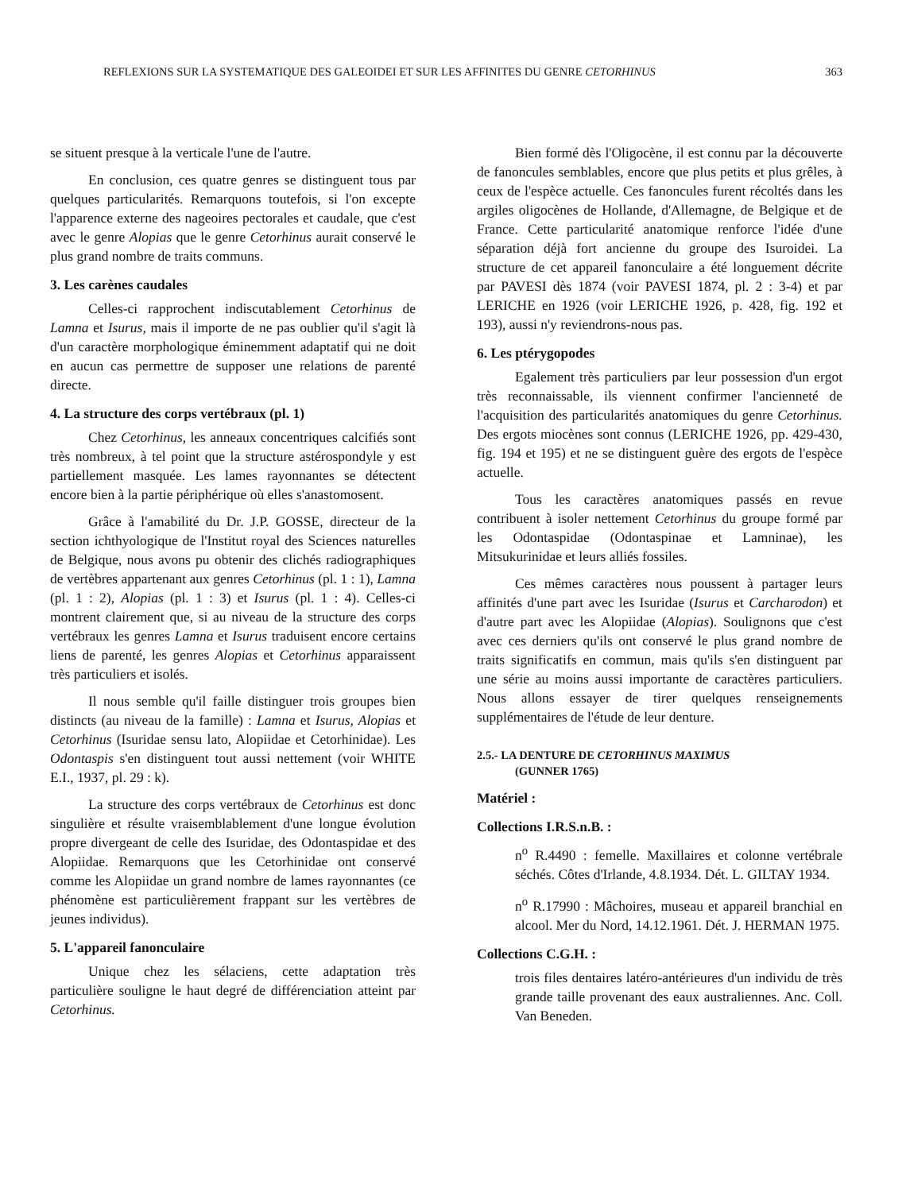REFLEXIONS SUR LA SYSTEMATIQUE DES GALEOIDEI ET SUR LES AFFINITES DU GENRE CETORHINUS 363
se situent presque à la verticale l'une de l'autre.
En conclusion, ces quatre genres se distinguent tous par quelques particularités. Remarquons toutefois, si l'on excepte l'apparence externe des nageoires pectorales et caudale, que c'est avec le genre Alopias que le genre Cetorhinus aurait conservé le plus grand nombre de traits communs.
3. Les carènes caudales
Celles-ci rapprochent indiscutablement Cetorhinus de Lamna et Isurus, mais il importe de ne pas oublier qu'il s'agit là d'un caractère morphologique éminemment adaptatif qui ne doit en aucun cas permettre de supposer une relations de parenté directe.
4. La structure des corps vertébraux (pl. 1)
Chez Cetorhinus, les anneaux concentriques calcifiés sont très nombreux, à tel point que la structure astérospondyle y est partiellement masquée. Les lames rayonnantes se détectent encore bien à la partie périphérique où elles s'anastomosent.
Grâce à l'amabilité du Dr. J.P. GOSSE, directeur de la section ichthyologique de l'Institut royal des Sciences naturelles de Belgique, nous avons pu obtenir des clichés radiographiques de vertèbres appartenant aux genres Cetorhinus (pl. 1 : 1), Lamna (pl. 1 : 2), Alopias (pl. 1 : 3) et Isurus (pl. 1 : 4). Celles-ci montrent clairement que, si au niveau de la structure des corps vertébraux les genres Lamna et Isurus traduisent encore certains liens de parenté, les genres Alopias et Cetorhinus apparaissent très particuliers et isolés.
Il nous semble qu'il faille distinguer trois groupes bien distincts (au niveau de la famille) : Lamna et Isurus, Alopias et Cetorhinus (Isuridae sensu lato, Alopiidae et Cetorhinidae). Les Odontaspis s'en distinguent tout aussi nettement (voir WHITE E.I., 1937, pl. 29 : k).
La structure des corps vertébraux de Cetorhinus est donc singulière et résulte vraisemblablement d'une longue évolution propre divergeant de celle des Isuridae, des Odontaspidae et des Alopiidae. Remarquons que les Cetorhinidae ont conservé comme les Alopiidae un grand nombre de lames rayonnantes (ce phénomène est particulièrement frappant sur les vertèbres de jeunes individus).
5. L'appareil fanonculaire
Unique chez les sélaciens, cette adaptation très particulière souligne le haut degré de différenciation atteint par Cetorhinus.
Bien formé dès l'Oligocène, il est connu par la découverte de fanoncules semblables, encore que plus petits et plus grêles, à ceux de l'espèce actuelle. Ces fanoncules furent récoltés dans les argiles oligocènes de Hollande, d'Allemagne, de Belgique et de France. Cette particularité anatomique renforce l'idée d'une séparation déjà fort ancienne du groupe des Isuroidei. La structure de cet appareil fanonculaire a été longuement décrite par PAVESI dès 1874 (voir PAVESI 1874, pl. 2 : 3-4) et par LERICHE en 1926 (voir LERICHE 1926, p. 428, fig. 192 et 193), aussi n'y reviendrons-nous pas.
6. Les ptérygopodes
Egalement très particuliers par leur possession d'un ergot très reconnaissable, ils viennent confirmer l'ancienneté de l'acquisition des particularités anatomiques du genre Cetorhinus. Des ergots miocènes sont connus (LERICHE 1926, pp. 429-430, fig. 194 et 195) et ne se distinguent guère des ergots de l'espèce actuelle.
Tous les caractères anatomiques passés en revue contribuent à isoler nettement Cetorhinus du groupe formé par les Odontaspidae (Odontaspinae et Lamninae), les Mitsukurinidae et leurs alliés fossiles.
Ces mêmes caractères nous poussent à partager leurs affinités d'une part avec les Isuridae (Isurus et Carcharodon) et d'autre part avec les Alopiidae (Alopias). Soulignons que c'est avec ces derniers qu'ils ont conservé le plus grand nombre de traits significatifs en commun, mais qu'ils s'en distinguent par une série au moins aussi importante de caractères particuliers. Nous allons essayer de tirer quelques renseignements supplémentaires de l'étude de leur denture.
2.5.- LA DENTURE DE CETORHINUS MAXIMUS
(GUNNER 1765)
Matériel :
Collections I.R.S.n.B. :
n<sup>o</sup> R.4490 : femelle. Maxillaires et colonne vertébrale séchés. Côtes d'Irlande, 4.8.1934. Dét. L. GILTAY 1934.
n<sup>o</sup> R.17990 : Mâchoires, museau et appareil branchial en alcool. Mer du Nord, 14.12.1961. Dét. J. HERMAN 1975.
Collections C.G.H. :
trois files dentaires latéro-antérieures d'un individu de très grande taille provenant des eaux australiennes. Anc. Coll. Van Beneden.